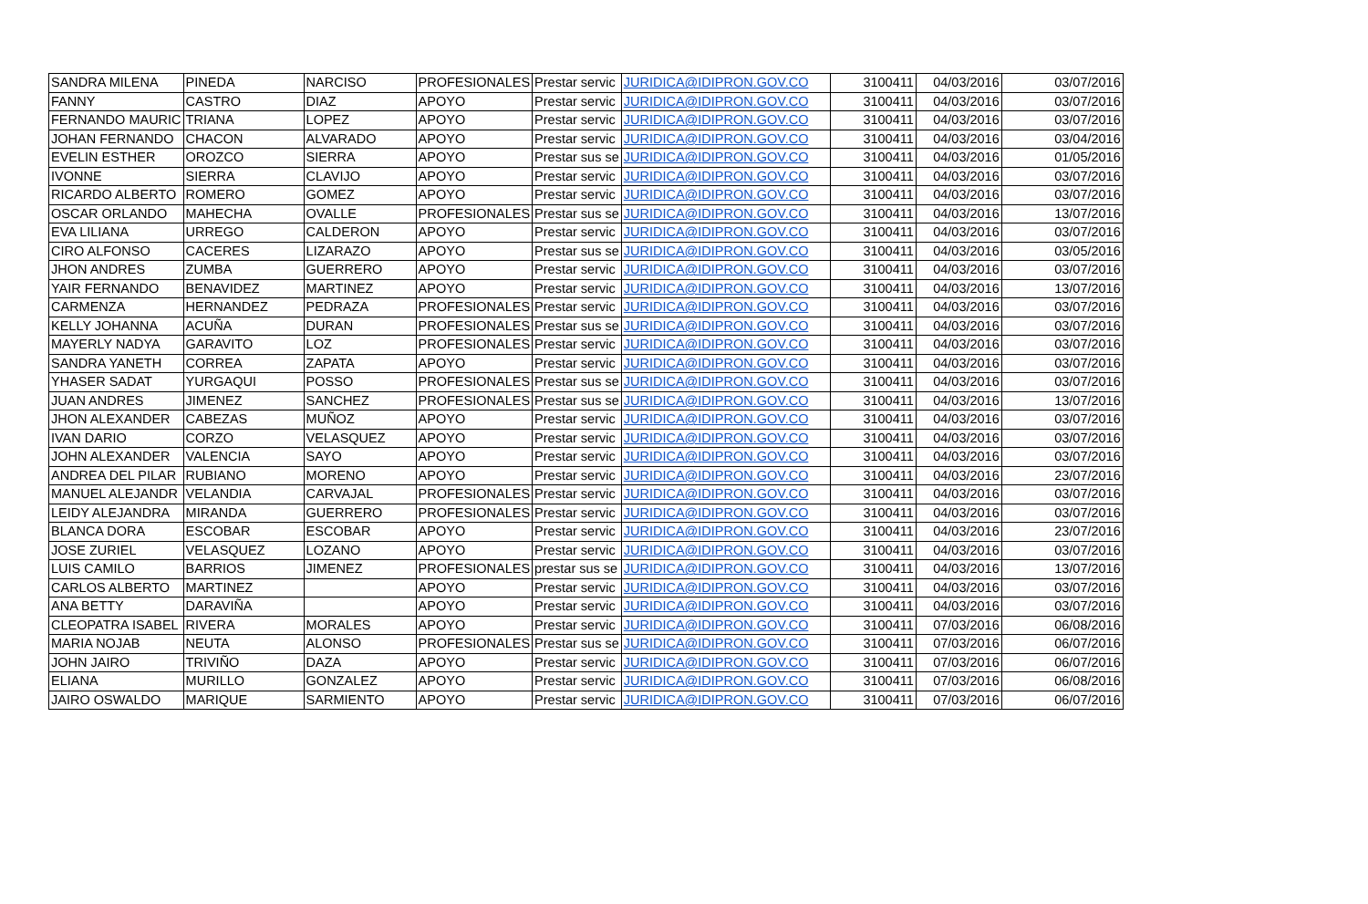| SANDRA MILENA | PINEDA | NARCISO | PROFESIONALES | Prestar servic | JURIDICA@IDIPRON.GOV.CO | 3100411 | 04/03/2016 | 03/07/2016 |
| FANNY | CASTRO | DIAZ | APOYO | Prestar servic | JURIDICA@IDIPRON.GOV.CO | 3100411 | 04/03/2016 | 03/07/2016 |
| FERNANDO MAURIC | TRIANA | LOPEZ | APOYO | Prestar servic | JURIDICA@IDIPRON.GOV.CO | 3100411 | 04/03/2016 | 03/07/2016 |
| JOHAN FERNANDO | CHACON | ALVARADO | APOYO | Prestar servic | JURIDICA@IDIPRON.GOV.CO | 3100411 | 04/03/2016 | 03/04/2016 |
| EVELIN ESTHER | OROZCO | SIERRA | APOYO | Prestar sus se | JURIDICA@IDIPRON.GOV.CO | 3100411 | 04/03/2016 | 01/05/2016 |
| IVONNE | SIERRA | CLAVIJO | APOYO | Prestar servic | JURIDICA@IDIPRON.GOV.CO | 3100411 | 04/03/2016 | 03/07/2016 |
| RICARDO ALBERTO | ROMERO | GOMEZ | APOYO | Prestar servic | JURIDICA@IDIPRON.GOV.CO | 3100411 | 04/03/2016 | 03/07/2016 |
| OSCAR ORLANDO | MAHECHA | OVALLE | PROFESIONALES | Prestar sus se | JURIDICA@IDIPRON.GOV.CO | 3100411 | 04/03/2016 | 13/07/2016 |
| EVA LILIANA | URREGO | CALDERON | APOYO | Prestar servic | JURIDICA@IDIPRON.GOV.CO | 3100411 | 04/03/2016 | 03/07/2016 |
| CIRO ALFONSO | CACERES | LIZARAZO | APOYO | Prestar sus se | JURIDICA@IDIPRON.GOV.CO | 3100411 | 04/03/2016 | 03/05/2016 |
| JHON ANDRES | ZUMBA | GUERRERO | APOYO | Prestar servic | JURIDICA@IDIPRON.GOV.CO | 3100411 | 04/03/2016 | 03/07/2016 |
| YAIR FERNANDO | BENAVIDEZ | MARTINEZ | APOYO | Prestar servic | JURIDICA@IDIPRON.GOV.CO | 3100411 | 04/03/2016 | 13/07/2016 |
| CARMENZA | HERNANDEZ | PEDRAZA | PROFESIONALES | Prestar servic | JURIDICA@IDIPRON.GOV.CO | 3100411 | 04/03/2016 | 03/07/2016 |
| KELLY JOHANNA | ACUÑA | DURAN | PROFESIONALES | Prestar sus se | JURIDICA@IDIPRON.GOV.CO | 3100411 | 04/03/2016 | 03/07/2016 |
| MAYERLY NADYA | GARAVITO | LOZ | PROFESIONALES | Prestar servic | JURIDICA@IDIPRON.GOV.CO | 3100411 | 04/03/2016 | 03/07/2016 |
| SANDRA YANETH | CORREA | ZAPATA | APOYO | Prestar servic | JURIDICA@IDIPRON.GOV.CO | 3100411 | 04/03/2016 | 03/07/2016 |
| YHASER SADAT | YURGAQUI | POSSO | PROFESIONALES | Prestar sus se | JURIDICA@IDIPRON.GOV.CO | 3100411 | 04/03/2016 | 03/07/2016 |
| JUAN ANDRES | JIMENEZ | SANCHEZ | PROFESIONALES | Prestar sus se | JURIDICA@IDIPRON.GOV.CO | 3100411 | 04/03/2016 | 13/07/2016 |
| JHON ALEXANDER | CABEZAS | MUÑOZ | APOYO | Prestar servic | JURIDICA@IDIPRON.GOV.CO | 3100411 | 04/03/2016 | 03/07/2016 |
| IVAN DARIO | CORZO | VELASQUEZ | APOYO | Prestar servic | JURIDICA@IDIPRON.GOV.CO | 3100411 | 04/03/2016 | 03/07/2016 |
| JOHN ALEXANDER | VALENCIA | SAYO | APOYO | Prestar servic | JURIDICA@IDIPRON.GOV.CO | 3100411 | 04/03/2016 | 03/07/2016 |
| ANDREA DEL PILAR | RUBIANO | MORENO | APOYO | Prestar servic | JURIDICA@IDIPRON.GOV.CO | 3100411 | 04/03/2016 | 23/07/2016 |
| MANUEL ALEJANDR | VELANDIA | CARVAJAL | PROFESIONALES | Prestar servic | JURIDICA@IDIPRON.GOV.CO | 3100411 | 04/03/2016 | 03/07/2016 |
| LEIDY ALEJANDRA | MIRANDA | GUERRERO | PROFESIONALES | Prestar servic | JURIDICA@IDIPRON.GOV.CO | 3100411 | 04/03/2016 | 03/07/2016 |
| BLANCA DORA | ESCOBAR | ESCOBAR | APOYO | Prestar servic | JURIDICA@IDIPRON.GOV.CO | 3100411 | 04/03/2016 | 23/07/2016 |
| JOSE ZURIEL | VELASQUEZ | LOZANO | APOYO | Prestar servic | JURIDICA@IDIPRON.GOV.CO | 3100411 | 04/03/2016 | 03/07/2016 |
| LUIS CAMILO | BARRIOS | JIMENEZ | PROFESIONALES | prestar sus se | JURIDICA@IDIPRON.GOV.CO | 3100411 | 04/03/2016 | 13/07/2016 |
| CARLOS ALBERTO | MARTINEZ | | APOYO | Prestar servic | JURIDICA@IDIPRON.GOV.CO | 3100411 | 04/03/2016 | 03/07/2016 |
| ANA BETTY | DARAVIÑA | | APOYO | Prestar servic | JURIDICA@IDIPRON.GOV.CO | 3100411 | 04/03/2016 | 03/07/2016 |
| CLEOPATRA ISABEL | RIVERA | MORALES | APOYO | Prestar servic | JURIDICA@IDIPRON.GOV.CO | 3100411 | 07/03/2016 | 06/08/2016 |
| MARIA NOJAB | NEUTA | ALONSO | PROFESIONALES | Prestar sus se | JURIDICA@IDIPRON.GOV.CO | 3100411 | 07/03/2016 | 06/07/2016 |
| JOHN JAIRO | TRIVIÑO | DAZA | APOYO | Prestar servic | JURIDICA@IDIPRON.GOV.CO | 3100411 | 07/03/2016 | 06/07/2016 |
| ELIANA | MURILLO | GONZALEZ | APOYO | Prestar servic | JURIDICA@IDIPRON.GOV.CO | 3100411 | 07/03/2016 | 06/08/2016 |
| JAIRO OSWALDO | MARIQUE | SARMIENTO | APOYO | Prestar servic | JURIDICA@IDIPRON.GOV.CO | 3100411 | 07/03/2016 | 06/07/2016 |